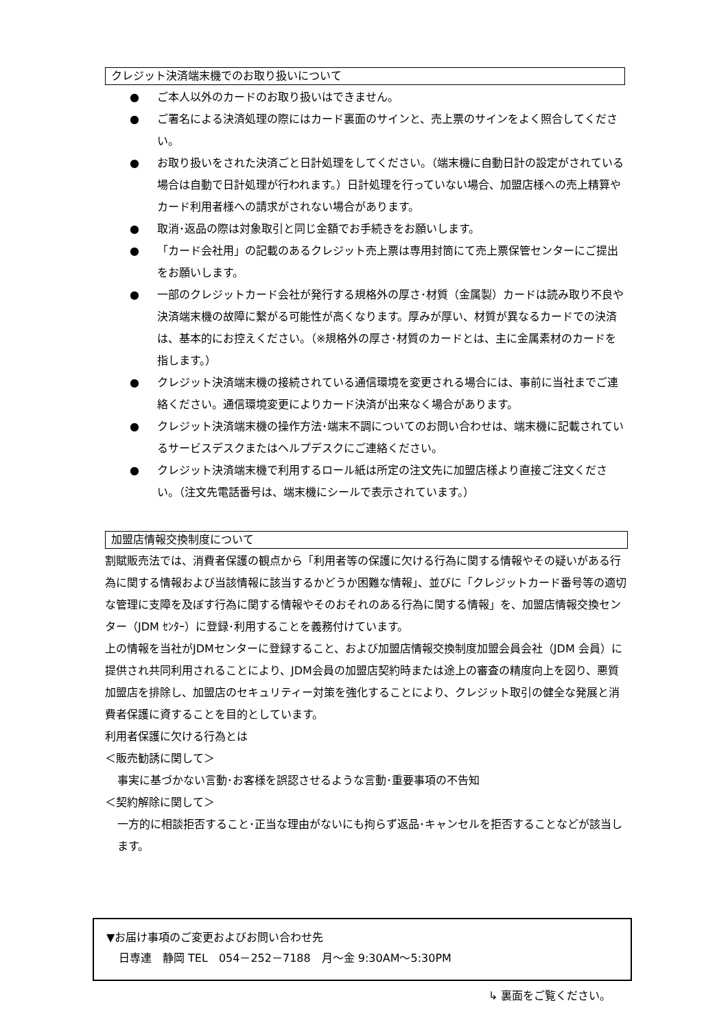クレジット決済端末機でのお取り扱いについて
● ご本人以外のカードのお取り扱いはできません。
● ご署名による決済処理の際にはカード裏面のサインと、売上票のサインをよく照合してください。
● お取り扱いをされた決済ごと日計処理をしてください。（端末機に自動日計の設定がされている場合は自動で日計処理が行われます。）日計処理を行っていない場合、加盟店様への売上精算やカード利用者様への請求がされない場合があります。
● 取消･返品の際は対象取引と同じ金額でお手続きをお願いします。
● 「カード会社用」の記載のあるクレジット売上票は専用封筒にて売上票保管センターにご提出をお願いします。
● 一部のクレジットカード会社が発行する規格外の厚さ･材質（金属製）カードは読み取り不良や決済端末機の故障に繋がる可能性が高くなります。厚みが厚い、材質が異なるカードでの決済は、基本的にお控えください。（※規格外の厚さ･材質のカードとは、主に金属素材のカードを指します。）
● クレジット決済端末機の接続されている通信環境を変更される場合には、事前に当社までご連絡ください。通信環境変更によりカード決済が出来なく場合があります。
● クレジット決済端末機の操作方法･端末不調についてのお問い合わせは、端末機に記載されているサービスデスクまたはヘルプデスクにご連絡ください。
● クレジット決済端末機で利用するロール紙は所定の注文先に加盟店様より直接ご注文ください。（注文先電話番号は、端末機にシールで表示されています。）
加盟店情報交換制度について
割賦販売法では、消費者保護の観点から「利用者等の保護に欠ける行為に関する情報やその疑いがある行為に関する情報および当該情報に該当するかどうか困難な情報」、並びに「クレジットカード番号等の適切な管理に支障を及ぼす行為に関する情報やそのおそれのある行為に関する情報」を、加盟店情報交換センター（JDM ｾﾝﾀｰ）に登録･利用することを義務付けています。
上の情報を当社がJDMセンターに登録すること、および加盟店情報交換制度加盟会員会社（JDM 会員）に提供され共同利用されることにより、JDM会員の加盟店契約時または途上の審査の精度向上を図り、悪質加盟店を排除し、加盟店のセキュリティー対策を強化することにより、クレジット取引の健全な発展と消費者保護に資することを目的としています。
利用者保護に欠ける行為とは
＜販売勧誘に関して＞
事実に基づかない言動･お客様を誤認させるような言動･重要事項の不告知
＜契約解除に関して＞
一方的に相談拒否すること･正当な理由がないにも拘らず返品･キャンセルを拒否することなどが該当します。
▼お届け事項のご変更およびお問い合わせ先
日専連　静岡 TEL　054－252－7188　月～金 9:30AM～5:30PM
↳ 裏面をご覧ください。